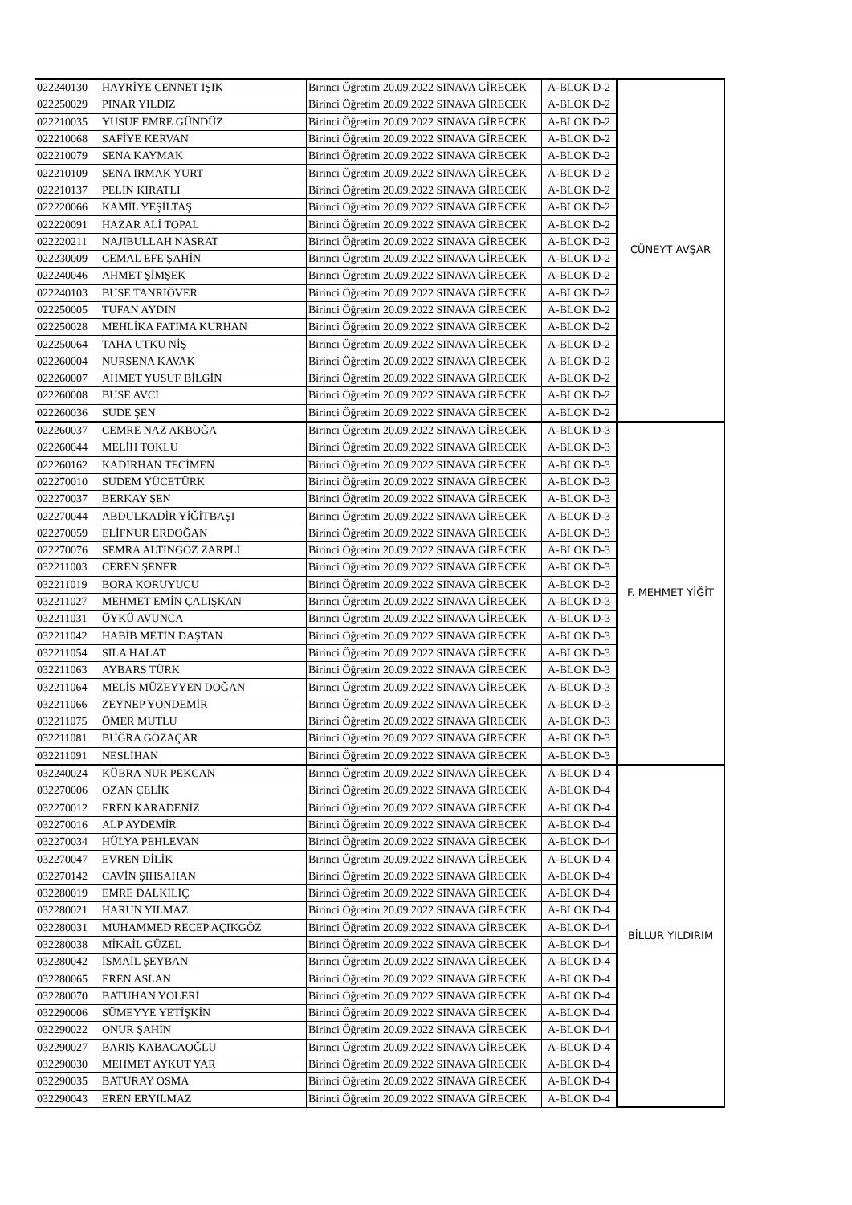| 022240130 | HAYRİYE CENNET IŞIK | Birinci Öğretim | 20.09.2022 SINAVA GİRECEK | A-BLOK D-2 | CÜNEYT AVŞAR |
| 022250029 | PINAR YILDIZ | Birinci Öğretim | 20.09.2022 SINAVA GİRECEK | A-BLOK D-2 | |
| 022210035 | YUSUF EMRE GÜNDÜZ | Birinci Öğretim | 20.09.2022 SINAVA GİRECEK | A-BLOK D-2 | |
| 022210068 | SAFİYE KERVAN | Birinci Öğretim | 20.09.2022 SINAVA GİRECEK | A-BLOK D-2 | |
| 022210079 | SENA KAYMAK | Birinci Öğretim | 20.09.2022 SINAVA GİRECEK | A-BLOK D-2 | |
| 022210109 | SENA IRMAK YURT | Birinci Öğretim | 20.09.2022 SINAVA GİRECEK | A-BLOK D-2 | |
| 022210137 | PELİN KIRATLI | Birinci Öğretim | 20.09.2022 SINAVA GİRECEK | A-BLOK D-2 | |
| 022220066 | KAMİL YEŞİLTAŞ | Birinci Öğretim | 20.09.2022 SINAVA GİRECEK | A-BLOK D-2 | |
| 022220091 | HAZAR ALİ TOPAL | Birinci Öğretim | 20.09.2022 SINAVA GİRECEK | A-BLOK D-2 | |
| 022220211 | NAJIBULLAH NASRAT | Birinci Öğretim | 20.09.2022 SINAVA GİRECEK | A-BLOK D-2 | |
| 022230009 | CEMAL EFE ŞAHİN | Birinci Öğretim | 20.09.2022 SINAVA GİRECEK | A-BLOK D-2 | |
| 022240046 | AHMET ŞİMŞEK | Birinci Öğretim | 20.09.2022 SINAVA GİRECEK | A-BLOK D-2 | |
| 022240103 | BUSE TANRIÖVER | Birinci Öğretim | 20.09.2022 SINAVA GİRECEK | A-BLOK D-2 | |
| 022250005 | TUFAN AYDIN | Birinci Öğretim | 20.09.2022 SINAVA GİRECEK | A-BLOK D-2 | |
| 022250028 | MEHLİKA FATIMA KURHAN | Birinci Öğretim | 20.09.2022 SINAVA GİRECEK | A-BLOK D-2 | |
| 022250064 | TAHA UTKU NİŞ | Birinci Öğretim | 20.09.2022 SINAVA GİRECEK | A-BLOK D-2 | |
| 022260004 | NURSENA KAVAK | Birinci Öğretim | 20.09.2022 SINAVA GİRECEK | A-BLOK D-2 | |
| 022260007 | AHMET YUSUF BİLGİN | Birinci Öğretim | 20.09.2022 SINAVA GİRECEK | A-BLOK D-2 | |
| 022260008 | BUSE AVCİ | Birinci Öğretim | 20.09.2022 SINAVA GİRECEK | A-BLOK D-2 | |
| 022260036 | SUDE ŞEN | Birinci Öğretim | 20.09.2022 SINAVA GİRECEK | A-BLOK D-2 | |
| 022260037 | CEMRE NAZ AKBOĞA | Birinci Öğretim | 20.09.2022 SINAVA GİRECEK | A-BLOK D-3 | F. MEHMET YİĞİT |
| 022260044 | MELİH TOKLU | Birinci Öğretim | 20.09.2022 SINAVA GİRECEK | A-BLOK D-3 | |
| 022260162 | KADİRHAN TECİMEN | Birinci Öğretim | 20.09.2022 SINAVA GİRECEK | A-BLOK D-3 | |
| 022270010 | SUDEM YÜCETÜRK | Birinci Öğretim | 20.09.2022 SINAVA GİRECEK | A-BLOK D-3 | |
| 022270037 | BERKAY ŞEN | Birinci Öğretim | 20.09.2022 SINAVA GİRECEK | A-BLOK D-3 | |
| 022270044 | ABDULKADİR YİĞİTBAŞI | Birinci Öğretim | 20.09.2022 SINAVA GİRECEK | A-BLOK D-3 | |
| 022270059 | ELİFNUR ERDOĞAN | Birinci Öğretim | 20.09.2022 SINAVA GİRECEK | A-BLOK D-3 | |
| 022270076 | SEMRA ALTINGÖZ ZARPLI | Birinci Öğretim | 20.09.2022 SINAVA GİRECEK | A-BLOK D-3 | |
| 032211003 | CEREN ŞENER | Birinci Öğretim | 20.09.2022 SINAVA GİRECEK | A-BLOK D-3 | |
| 032211019 | BORA KORUYUCU | Birinci Öğretim | 20.09.2022 SINAVA GİRECEK | A-BLOK D-3 | |
| 032211027 | MEHMET EMİN ÇALIŞKAN | Birinci Öğretim | 20.09.2022 SINAVA GİRECEK | A-BLOK D-3 | |
| 032211031 | ÖYKÜ AVUNCA | Birinci Öğretim | 20.09.2022 SINAVA GİRECEK | A-BLOK D-3 | |
| 032211042 | HABİB METİN DAŞTAN | Birinci Öğretim | 20.09.2022 SINAVA GİRECEK | A-BLOK D-3 | |
| 032211054 | SILA HALAT | Birinci Öğretim | 20.09.2022 SINAVA GİRECEK | A-BLOK D-3 | |
| 032211063 | AYBARS TÜRK | Birinci Öğretim | 20.09.2022 SINAVA GİRECEK | A-BLOK D-3 | |
| 032211064 | MELİS MÜZEYYEN DOĞAN | Birinci Öğretim | 20.09.2022 SINAVA GİRECEK | A-BLOK D-3 | |
| 032211066 | ZEYNEP YONDEMİR | Birinci Öğretim | 20.09.2022 SINAVA GİRECEK | A-BLOK D-3 | |
| 032211075 | ÖMER MUTLU | Birinci Öğretim | 20.09.2022 SINAVA GİRECEK | A-BLOK D-3 | |
| 032211081 | BUĞRA GÖZAÇAR | Birinci Öğretim | 20.09.2022 SINAVA GİRECEK | A-BLOK D-3 | |
| 032211091 | NESLİHAN | Birinci Öğretim | 20.09.2022 SINAVA GİRECEK | A-BLOK D-3 | |
| 032240024 | KÜBRA NUR PEKCAN | Birinci Öğretim | 20.09.2022 SINAVA GİRECEK | A-BLOK D-4 | BİLLUR YILDIRIM |
| 032270006 | OZAN ÇELİK | Birinci Öğretim | 20.09.2022 SINAVA GİRECEK | A-BLOK D-4 | |
| 032270012 | EREN KARADENİZ | Birinci Öğretim | 20.09.2022 SINAVA GİRECEK | A-BLOK D-4 | |
| 032270016 | ALP AYDEMİR | Birinci Öğretim | 20.09.2022 SINAVA GİRECEK | A-BLOK D-4 | |
| 032270034 | HÜLYA PEHLEVAN | Birinci Öğretim | 20.09.2022 SINAVA GİRECEK | A-BLOK D-4 | |
| 032270047 | EVREN DİLİK | Birinci Öğretim | 20.09.2022 SINAVA GİRECEK | A-BLOK D-4 | |
| 032270142 | CAVİN ŞIHSAHAN | Birinci Öğretim | 20.09.2022 SINAVA GİRECEK | A-BLOK D-4 | |
| 032280019 | EMRE DALKILIÇ | Birinci Öğretim | 20.09.2022 SINAVA GİRECEK | A-BLOK D-4 | |
| 032280021 | HARUN YILMAZ | Birinci Öğretim | 20.09.2022 SINAVA GİRECEK | A-BLOK D-4 | |
| 032280031 | MUHAMMED RECEP AÇIKGÖZ | Birinci Öğretim | 20.09.2022 SINAVA GİRECEK | A-BLOK D-4 | |
| 032280038 | MİKAİL GÜZEL | Birinci Öğretim | 20.09.2022 SINAVA GİRECEK | A-BLOK D-4 | |
| 032280042 | İSMAİL ŞEYBAN | Birinci Öğretim | 20.09.2022 SINAVA GİRECEK | A-BLOK D-4 | |
| 032280065 | EREN ASLAN | Birinci Öğretim | 20.09.2022 SINAVA GİRECEK | A-BLOK D-4 | |
| 032280070 | BATUHAN YOLERİ | Birinci Öğretim | 20.09.2022 SINAVA GİRECEK | A-BLOK D-4 | |
| 032290006 | SÜMEYYE YETİŞKİN | Birinci Öğretim | 20.09.2022 SINAVA GİRECEK | A-BLOK D-4 | |
| 032290022 | ONUR ŞAHİN | Birinci Öğretim | 20.09.2022 SINAVA GİRECEK | A-BLOK D-4 | |
| 032290027 | BARIŞ KABACAOĞLU | Birinci Öğretim | 20.09.2022 SINAVA GİRECEK | A-BLOK D-4 | |
| 032290030 | MEHMET AYKUT YAR | Birinci Öğretim | 20.09.2022 SINAVA GİRECEK | A-BLOK D-4 | |
| 032290035 | BATURAY OSMA | Birinci Öğretim | 20.09.2022 SINAVA GİRECEK | A-BLOK D-4 | |
| 032290043 | EREN ERYILMAZ | Birinci Öğretim | 20.09.2022 SINAVA GİRECEK | A-BLOK D-4 | |